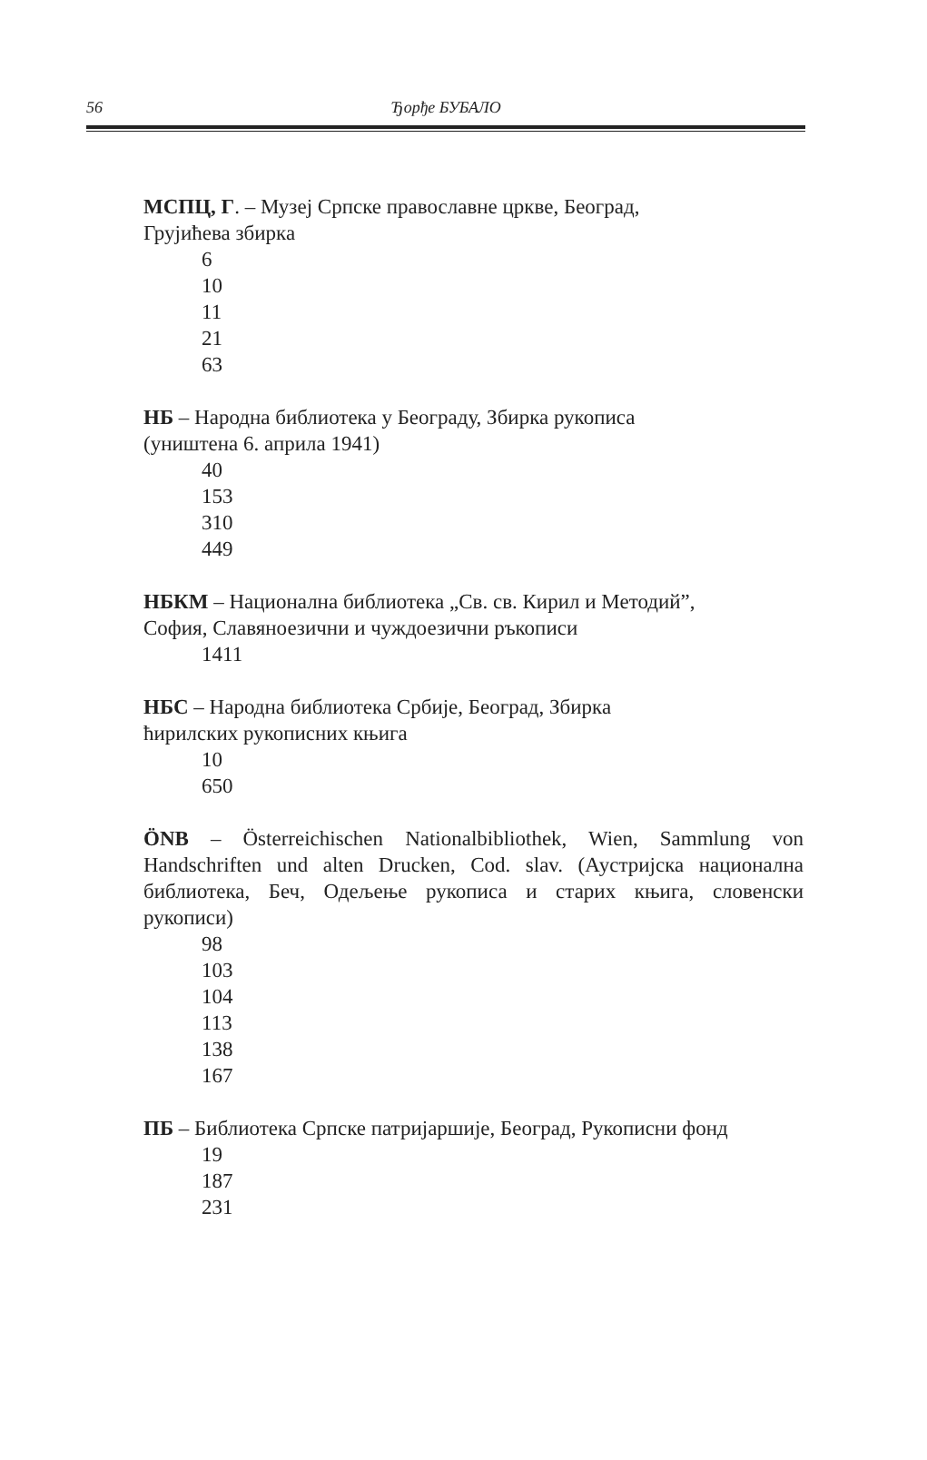56
Ђорђе БУБАЛО
МСПЦ, Г. – Музеј Српске православне цркве, Београд,
Грујићева збирка
6
10
11
21
63
НБ – Народна библиотека у Београду, Збирка рукописа
(уништена 6. априла 1941)
40
153
310
449
НБКМ – Национална библиотека „Св. св. Кирил и Методий”,
София, Славяноезични и чуждоезични ръкописи
1411
НБС – Народна библиотека Србије, Београд, Збирка
ћирилских рукописних књига
10
650
ÖNB – Österreichischen Nationalbibliothek, Wien, Sammlung von Handschriften und alten Drucken, Cod. slav. (Аустријска национална библиотека, Беч, Одељење рукописа и старих књига, словенски рукописи)
98
103
104
113
138
167
ПБ – Библиотека Српске патријаршије, Београд, Рукописни фонд
19
187
231